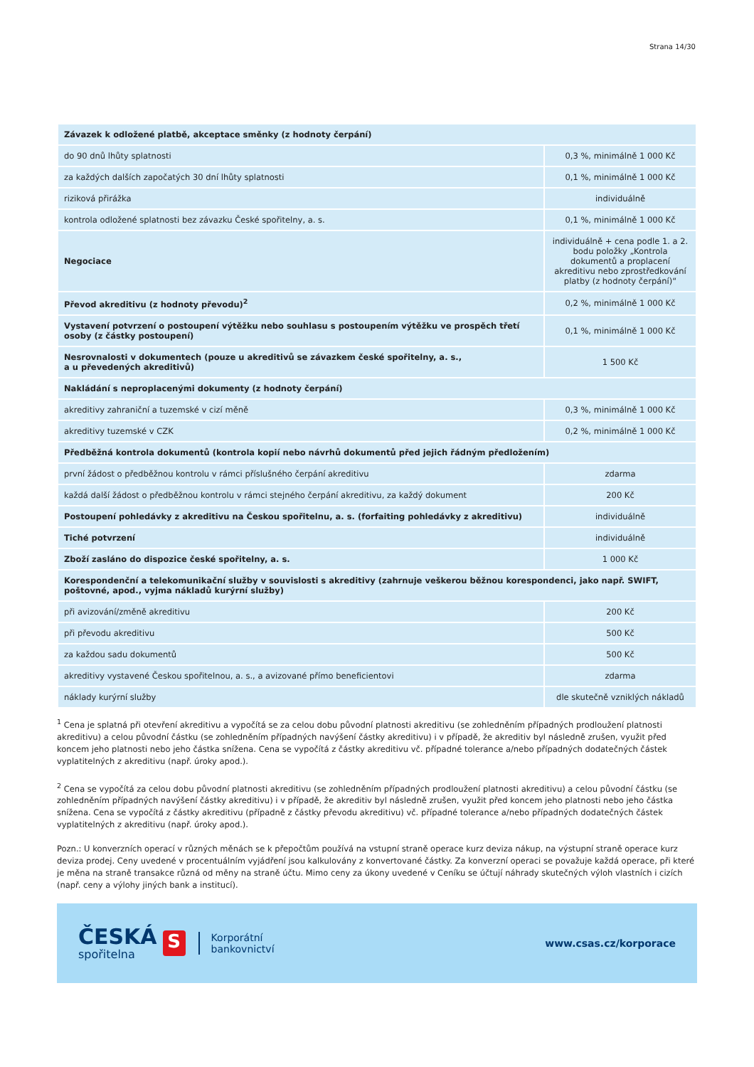Strana 14/30
| Závazek k odložené platbě, akceptace směnky (z hodnoty čerpání) | |
| do 90 dnů lhůty splatnosti | 0,3 %, minimálně 1 000 Kč |
| za každých dalších započatých 30 dní lhůty splatnosti | 0,1 %, minimálně 1 000 Kč |
| riziková přirážka | individuálně |
| kontrola odložené splatnosti bez závazku České spořitelny, a. s. | 0,1 %, minimálně 1 000 Kč |
| Negociace | individuálně + cena podle 1. a 2. bodu položky „Kontrola dokumentů a proplacení akreditivu nebo zprostředkování platby (z hodnoty čerpání)“ |
| Převod akreditivu (z hodnoty převodu)<sup>2</sup> | 0,2 %, minimálně 1 000 Kč |
| Vystavení potvrzení o postoupení výtěžku nebo souhlasu s postoupením výtěžku ve prospěch třetí osoby (z částky postoupení) | 0,1 %, minimálně 1 000 Kč |
| Nesrovnalosti v dokumentech (pouze u akreditivů se závazkem české spořitelny, a. s., a u převedených akreditivů) | 1 500 Kč |
| Nakládání s neproplacenými dokumenty (z hodnoty čerpání) | |
| akreditivy zahraniční a tuzemské v cizí měně | 0,3 %, minimálně 1 000 Kč |
| akreditivy tuzemské v CZK | 0,2 %, minimálně 1 000 Kč |
| Předběžná kontrola dokumentů (kontrola kopií nebo návrhů dokumentů před jejich řádným předložením) | |
| první žádost o předběžnou kontrolu v rámci příslušného čerpání akreditivu | zdarma |
| každá další žádost o předběžnou kontrolu v rámci stejného čerpání akreditivu, za každý dokument | 200 Kč |
| Postoupení pohledávky z akreditivu na Českou spořitelnu, a. s. (forfaiting pohledávky z akreditivu) | individuálně |
| Tiché potvrzení | individuálně |
| Zboží zasláno do dispozice české spořitelny, a. s. | 1 000 Kč |
| Korespondenční a telekomunikační služby v souvislosti s akreditivy (zahrnuje veškerou běžnou korespondenci, jako např. SWIFT, poštovné, apod., vyjma nákladů kurýrní služby) | |
| při avizování/změně akreditivu | 200 Kč |
| při převodu akreditivu | 500 Kč |
| za každou sadu dokumentů | 500 Kč |
| akreditivy vystavené Českou spořitelnou, a. s., a avizované přímo beneficientovi | zdarma |
| náklady kurýrní služby | dle skutečně vzniklých nákladů |
<sup>1</sup> Cena je splatná při otevření akreditivu a vypočítá se za celou dobu původní platnosti akreditivu (se zohledněním případných prodloužení platnosti akreditivu) a celou původní částku (se zohledněním případných navýšení částky akreditivu) i v případě, že akreditiv byl následně zrušen, využit před koncem jeho platnosti nebo jeho částka snížena. Cena se vypočítá z částky akreditivu vč. případné tolerance a/nebo případných dodatečných částek vyplatitelných z akreditivu (např. úroky apod.).
<sup>2</sup> Cena se vypočítá za celou dobu původní platnosti akreditivu (se zohledněním případných prodloužení platnosti akreditivu) a celou původní částku (se zohledněním případných navýšení částky akreditivu) i v případě, že akreditiv byl následně zrušen, využit před koncem jeho platnosti nebo jeho částka snížena. Cena se vypočítá z částky akreditivu (případně z částky převodu akreditivu) vč. případné tolerance a/nebo případných dodatečných částek vyplatitelných z akreditivu (např. úroky apod.).
Pozn.: U konverzních operací v různých měnách se k přepočtům používá na vstupní straně operace kurz deviza nákup, na výstupní straně operace kurz deviza prodej. Ceny uvedené v procentuálním vyjádření jsou kalkulovány z konvertované částky. Za konverzní operaci se považuje každá operace, při které je měna na straně transakce různá od měny na straně účtu. Mimo ceny za úkony uvedené v Ceníku se účtují náhrady skutečných výloh vlastních i cizích (např. ceny a výlohy jiných bank a institucí).
ČESKÁ
spořitelna
S
Korporátní
bankovnictví
www.csas.cz/korporace